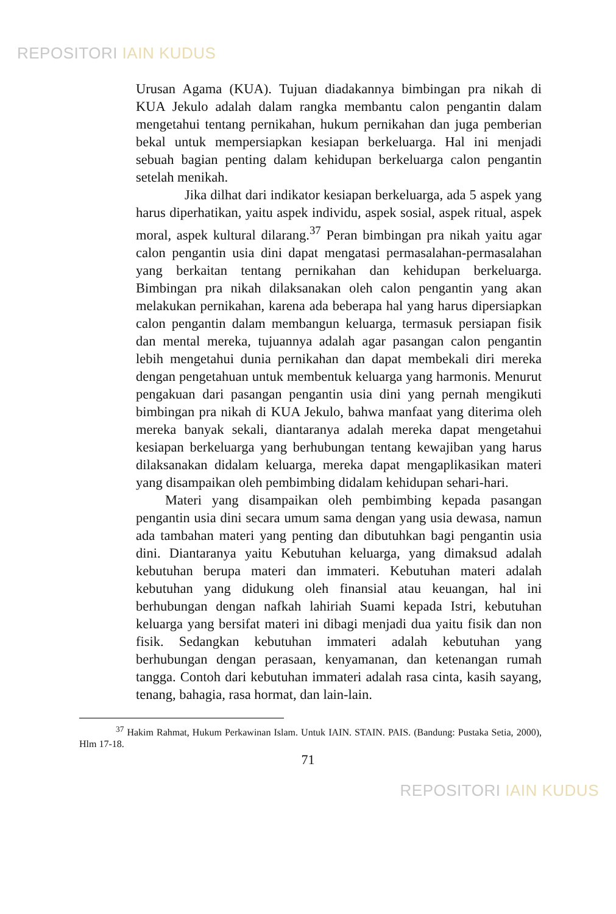REPOSITORI IAIN KUDUS
Urusan Agama (KUA). Tujuan diadakannya bimbingan pra nikah di KUA Jekulo adalah dalam rangka membantu calon pengantin dalam mengetahui tentang pernikahan, hukum pernikahan dan juga pemberian bekal untuk mempersiapkan kesiapan berkeluarga. Hal ini menjadi sebuah bagian penting dalam kehidupan berkeluarga calon pengantin setelah menikah.
Jika dilhat dari indikator kesiapan berkeluarga, ada 5 aspek yang harus diperhatikan, yaitu aspek individu, aspek sosial, aspek ritual, aspek moral, aspek kultural dilarang.<sup>37</sup> Peran bimbingan pra nikah yaitu agar calon pengantin usia dini dapat mengatasi permasalahan-permasalahan yang berkaitan tentang pernikahan dan kehidupan berkeluarga. Bimbingan pra nikah dilaksanakan oleh calon pengantin yang akan melakukan pernikahan, karena ada beberapa hal yang harus dipersiapkan calon pengantin dalam membangun keluarga, termasuk persiapan fisik dan mental mereka, tujuannya adalah agar pasangan calon pengantin lebih mengetahui dunia pernikahan dan dapat membekali diri mereka dengan pengetahuan untuk membentuk keluarga yang harmonis. Menurut pengakuan dari pasangan pengantin usia dini yang pernah mengikuti bimbingan pra nikah di KUA Jekulo, bahwa manfaat yang diterima oleh mereka banyak sekali, diantaranya adalah mereka dapat mengetahui kesiapan berkeluarga yang berhubungan tentang kewajiban yang harus dilaksanakan didalam keluarga, mereka dapat mengaplikasikan materi yang disampaikan oleh pembimbing didalam kehidupan sehari-hari.
Materi yang disampaikan oleh pembimbing kepada pasangan pengantin usia dini secara umum sama dengan yang usia dewasa, namun ada tambahan materi yang penting dan dibutuhkan bagi pengantin usia dini. Diantaranya yaitu Kebutuhan keluarga, yang dimaksud adalah kebutuhan berupa materi dan immateri. Kebutuhan materi adalah kebutuhan yang didukung oleh finansial atau keuangan, hal ini berhubungan dengan nafkah lahiriah Suami kepada Istri, kebutuhan keluarga yang bersifat materi ini dibagi menjadi dua yaitu fisik dan non fisik. Sedangkan kebutuhan immateri adalah kebutuhan yang berhubungan dengan perasaan, kenyamanan, dan ketenangan rumah tangga. Contoh dari kebutuhan immateri adalah rasa cinta, kasih sayang, tenang, bahagia, rasa hormat, dan lain-lain.
<sup>37</sup> Hakim Rahmat, Hukum Perkawinan Islam. Untuk IAIN. STAIN. PAIS. (Bandung: Pustaka Setia, 2000), Hlm 17-18.
71
REPOSITORI IAIN KUDUS